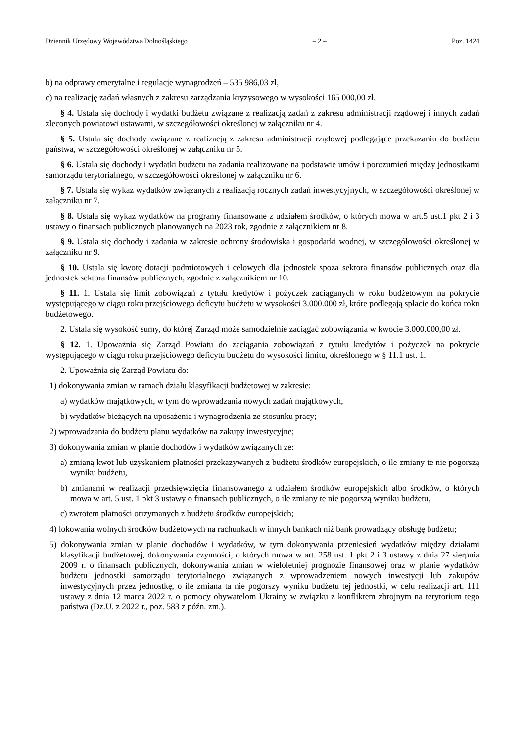Dziennik Urzędowy Województwa Dolnośląskiego – 2 – Poz. 1424
b) na odprawy emerytalne i regulacje wynagrodzeń – 535 986,03 zł,
c) na realizację zadań własnych z zakresu zarządzania kryzysowego w wysokości 165 000,00 zł.
§ 4. Ustala się dochody i wydatki budżetu związane z realizacją zadań z zakresu administracji rządowej i innych zadań zleconych powiatowi ustawami, w szczegółowości określonej w załączniku nr 4.
§ 5. Ustala się dochody związane z realizacją z zakresu administracji rządowej podlegające przekazaniu do budżetu państwa, w szczegółowości określonej w załączniku nr 5.
§ 6. Ustala się dochody i wydatki budżetu na zadania realizowane na podstawie umów i porozumień między jednostkami samorządu terytorialnego, w szczegółowości określonej w załączniku nr 6.
§ 7. Ustala się wykaz wydatków związanych z realizacją rocznych zadań inwestycyjnych, w szczegółowości określonej w załączniku nr 7.
§ 8. Ustala się wykaz wydatków na programy finansowane z udziałem środków, o których mowa w art.5 ust.1 pkt 2 i 3 ustawy o finansach publicznych planowanych na 2023 rok, zgodnie z załącznikiem nr 8.
§ 9. Ustala się dochody i zadania w zakresie ochrony środowiska i gospodarki wodnej, w szczegółowości określonej w załączniku nr 9.
§ 10. Ustala się kwotę dotacji podmiotowych i celowych dla jednostek spoza sektora finansów publicznych oraz dla jednostek sektora finansów publicznych, zgodnie z załącznikiem nr 10.
§ 11. 1. Ustala się limit zobowiązań z tytułu kredytów i pożyczek zaciąganych w roku budżetowym na pokrycie występującego w ciągu roku przejściowego deficytu budżetu w wysokości 3.000.000 zł, które podlegają spłacie do końca roku budżetowego.
2. Ustala się wysokość sumy, do której Zarząd może samodzielnie zaciągać zobowiązania w kwocie 3.000.000,00 zł.
§ 12. 1. Upoważnia się Zarząd Powiatu do zaciągania zobowiązań z tytułu kredytów i pożyczek na pokrycie występującego w ciągu roku przejściowego deficytu budżetu do wysokości limitu, określonego w § 11.1 ust. 1.
2. Upoważnia się Zarząd Powiatu do:
1) dokonywania zmian w ramach działu klasyfikacji budżetowej w zakresie:
a) wydatków majątkowych, w tym do wprowadzania nowych zadań majątkowych,
b) wydatków bieżących na uposażenia i wynagrodzenia ze stosunku pracy;
2) wprowadzania do budżetu planu wydatków na zakupy inwestycyjne;
3) dokonywania zmian w planie dochodów i wydatków związanych ze:
a) zmianą kwot lub uzyskaniem płatności przekazywanych z budżetu środków europejskich, o ile zmiany te nie pogorszą wyniku budżetu,
b) zmianami w realizacji przedsięwzięcia finansowanego z udziałem środków europejskich albo środków, o których mowa w art. 5 ust. 1 pkt 3 ustawy o finansach publicznych, o ile zmiany te nie pogorszą wyniku budżetu,
c) zwrotem płatności otrzymanych z budżetu środków europejskich;
4) lokowania wolnych środków budżetowych na rachunkach w innych bankach niż bank prowadzący obsługę budżetu;
5) dokonywania zmian w planie dochodów i wydatków, w tym dokonywania przeniesień wydatków między działami klasyfikacji budżetowej, dokonywania czynności, o których mowa w art. 258 ust. 1 pkt 2 i 3 ustawy z dnia 27 sierpnia 2009 r. o finansach publicznych, dokonywania zmian w wieloletniej prognozie finansowej oraz w planie wydatków budżetu jednostki samorządu terytorialnego związanych z wprowadzeniem nowych inwestycji lub zakupów inwestycyjnych przez jednostkę, o ile zmiana ta nie pogorszy wyniku budżetu tej jednostki, w celu realizacji art. 111 ustawy z dnia 12 marca 2022 r. o pomocy obywatelom Ukrainy w związku z konfliktem zbrojnym na terytorium tego państwa (Dz.U. z 2022 r., poz. 583 z późn. zm.).